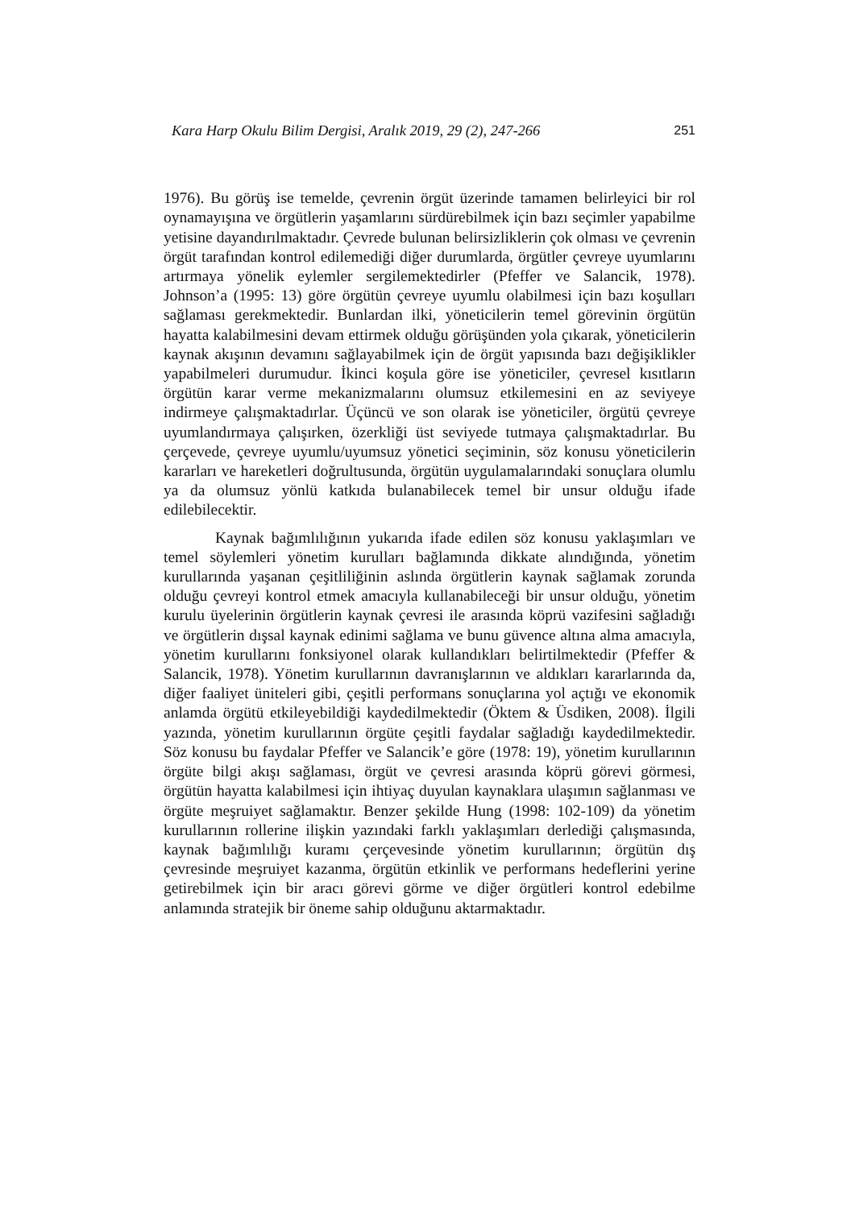Kara Harp Okulu Bilim Dergisi, Aralık 2019, 29 (2), 247-266 251
1976). Bu görüş ise temelde, çevrenin örgüt üzerinde tamamen belirleyici bir rol oynamayışına ve örgütlerin yaşamlarını sürdürebilmek için bazı seçimler yapabilme yetisine dayandırılmaktadır. Çevrede bulunan belirsizliklerin çok olması ve çevrenin örgüt tarafından kontrol edilemediği diğer durumlarda, örgütler çevreye uyumlarını artırmaya yönelik eylemler sergilemektedirler (Pfeffer ve Salancik, 1978). Johnson’a (1995: 13) göre örgütün çevreye uyumlu olabilmesi için bazı koşulları sağlaması gerekmektedir. Bunlardan ilki, yöneticilerin temel görevinin örgütün hayatta kalabilmesini devam ettirmek olduğu görüşünden yola çıkarak, yöneticilerin kaynak akışının devamını sağlayabilmek için de örgüt yapısında bazı değişiklikler yapabilmeleri durumudur. İkinci koşula göre ise yöneticiler, çevresel kısıtların örgütün karar verme mekanizmalarını olumsuz etkilemesini en az seviyeye indirmeye çalışmaktadırlar. Üçüncü ve son olarak ise yöneticiler, örgütü çevreye uyumlandırmaya çalışırken, özerkliği üst seviyede tutmaya çalışmaktadırlar. Bu çerçevede, çevreye uyumlu/uyumsuz yönetici seçiminin, söz konusu yöneticilerin kararları ve hareketleri doğrultusunda, örgütün uygulamalarındaki sonuçlara olumlu ya da olumsuz yönlü katkıda bulanabilecek temel bir unsur olduğu ifade edilebilecektir.
Kaynak bağımlılığının yukarıda ifade edilen söz konusu yaklaşımları ve temel söylemleri yönetim kurulları bağlamında dikkate alındığında, yönetim kurullarında yaşanan çeşitliliğinin aslında örgütlerin kaynak sağlamak zorunda olduğu çevreyi kontrol etmek amacıyla kullanabileceği bir unsur olduğu, yönetim kurulu üyelerinin örgütlerin kaynak çevresi ile arasında köprü vazifesini sağladığı ve örgütlerin dışsal kaynak edinimi sağlama ve bunu güvence altına alma amacıyla, yönetim kurullarını fonksiyonel olarak kullandıkları belirtilmektedir (Pfeffer & Salancik, 1978). Yönetim kurullarının davranışlarının ve aldıkları kararlarında da, diğer faaliyet üniteleri gibi, çeşitli performans sonuçlarına yol açtığı ve ekonomik anlamda örgütü etkileyebildiği kaydedilmektedir (Öktem & Üsdiken, 2008). İlgili yazında, yönetim kurullarının örgüte çeşitli faydalar sağladığı kaydedilmektedir. Söz konusu bu faydalar Pfeffer ve Salancik’e göre (1978: 19), yönetim kurullarının örgüte bilgi akışı sağlaması, örgüt ve çevresi arasında köprü görevi görmesi, örgütün hayatta kalabilmesi için ihtiyaç duyulan kaynaklara ulaşımın sağlanması ve örgüte meşruiyet sağlamaktır. Benzer şekilde Hung (1998: 102-109) da yönetim kurullarının rollerine ilişkin yazındaki farklı yaklaşımları derlediği çalışmasında, kaynak bağımlılığı kuramı çerçevesinde yönetim kurullarının; örgütün dış çevresinde meşruiyet kazanma, örgütün etkinlik ve performans hedeflerini yerine getirebilmek için bir aracı görevi görme ve diğer örgütleri kontrol edebilme anlamında stratejik bir öneme sahip olduğunu aktarmaktadır.